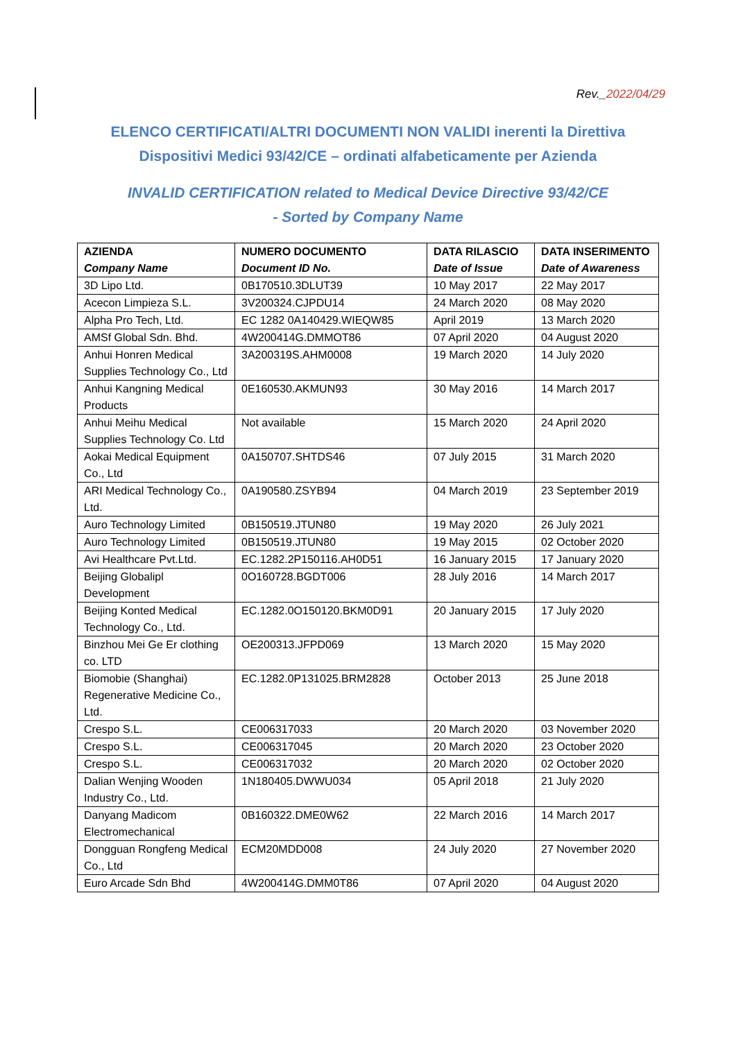Rev._2022/04/29
ELENCO CERTIFICATI/ALTRI DOCUMENTI NON VALIDI inerenti la Direttiva
Dispositivi Medici 93/42/CE – ordinati alfabeticamente per Azienda
INVALID CERTIFICATION related to Medical Device Directive 93/42/CE
- Sorted by Company Name
| AZIENDA Company Name | NUMERO DOCUMENTO Document ID No. | DATA RILASCIO Date of Issue | DATA INSERIMENTO Date of Awareness |
| --- | --- | --- | --- |
| 3D Lipo Ltd. | 0B170510.3DLUT39 | 10 May 2017 | 22 May 2017 |
| Acecon Limpieza S.L. | 3V200324.CJPDU14 | 24 March 2020 | 08 May 2020 |
| Alpha Pro Tech, Ltd. | EC 1282 0A140429.WIEQW85 | April 2019 | 13 March 2020 |
| AMSf Global Sdn. Bhd. | 4W200414G.DMMOT86 | 07 April 2020 | 04 August 2020 |
| Anhui Honren Medical Supplies Technology Co., Ltd | 3A200319S.AHM0008 | 19 March 2020 | 14 July 2020 |
| Anhui Kangning Medical Products | 0E160530.AKMUN93 | 30 May 2016 | 14 March 2017 |
| Anhui Meihu Medical Supplies Technology Co. Ltd | Not available | 15 March 2020 | 24 April 2020 |
| Aokai Medical Equipment Co., Ltd | 0A150707.SHTDS46 | 07 July 2015 | 31 March 2020 |
| ARI Medical Technology Co., Ltd. | 0A190580.ZSYB94 | 04 March 2019 | 23 September 2019 |
| Auro Technology Limited | 0B150519.JTUN80 | 19 May 2020 | 26 July 2021 |
| Auro Technology Limited | 0B150519.JTUN80 | 19 May 2015 | 02 October 2020 |
| Avi Healthcare Pvt.Ltd. | EC.1282.2P150116.AH0D51 | 16 January 2015 | 17 January 2020 |
| Beijing Globalipl Development | 0O160728.BGDT006 | 28 July 2016 | 14 March 2017 |
| Beijing Konted Medical Technology Co., Ltd. | EC.1282.0O150120.BKM0D91 | 20 January 2015 | 17 July 2020 |
| Binzhou Mei Ge Er clothing co. LTD | OE200313.JFPD069 | 13 March 2020 | 15 May 2020 |
| Biomobie (Shanghai) Regenerative Medicine Co., Ltd. | EC.1282.0P131025.BRM2828 | October 2013 | 25 June 2018 |
| Crespo S.L. | CE006317033 | 20 March 2020 | 03 November 2020 |
| Crespo S.L. | CE006317045 | 20 March 2020 | 23 October 2020 |
| Crespo S.L. | CE006317032 | 20 March 2020 | 02 October 2020 |
| Dalian Wenjing Wooden Industry Co., Ltd. | 1N180405.DWWU034 | 05 April 2018 | 21 July 2020 |
| Danyang Madicom Electromechanical | 0B160322.DME0W62 | 22 March 2016 | 14 March 2017 |
| Dongguan Rongfeng Medical Co., Ltd | ECM20MDD008 | 24 July 2020 | 27 November 2020 |
| Euro Arcade Sdn Bhd | 4W200414G.DMM0T86 | 07 April 2020 | 04 August 2020 |